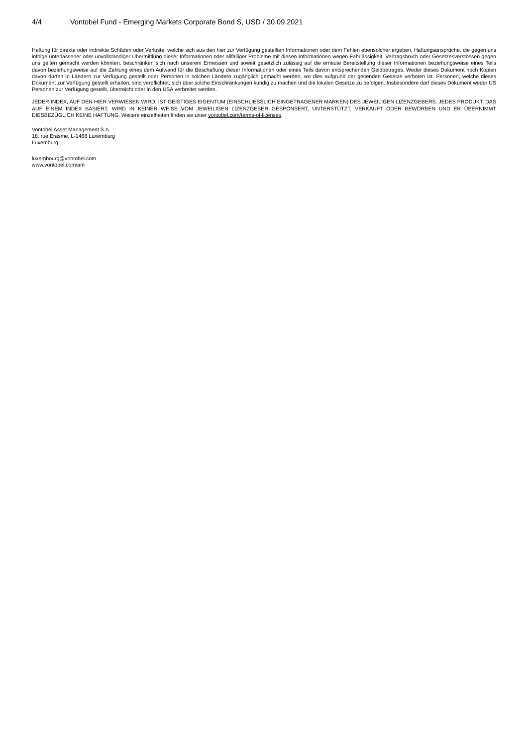4/4 Vontobel Fund - Emerging Markets Corporate Bond S, USD / 30.09.2021
Haftung für direkte oder indirekte Schäden oder Verluste, welche sich aus den hier zur Verfügung gestellten Informationen oder dem Fehlen ebensolcher ergeben. Haftungsansprüche, die gegen uns infolge unterlassener oder unvollständiger Übermittlung dieser Informationen oder allfälliger Probleme mit diesen Informationen wegen Fahrlässigkeit, Vertragsbruch oder Gesetzesverstössen gegen uns gelten gemacht werden könnten, beschränken sich nach unserem Ermessen und soweit gesetzlich zulässig auf die erneute Bereitstellung dieser Informationen beziehungsweise eines Teils davon beziehungsweise auf die Zahlung eines dem Aufwand für die Beschaffung dieser Informationen oder eines Teils davon entsprechenden Geldbetrages. Weder dieses Dokument noch Kopien davon dürfen in Ländern zur Verfügung gestellt oder Personen in solchen Ländern zugänglich gemacht werden, wo dies aufgrund der geltenden Gesetze verboten ist. Personen, welche dieses Dokument zur Verfügung gestellt erhalten, sind verpflichtet, sich über solche Einschränkungen kundig zu machen und die lokalen Gesetze zu befolgen. Insbesondere darf dieses Dokument weder US Personen zur Verfügung gestellt, überreicht oder in den USA verbreitet werden.
JEDER INDEX, AUF DEN HIER VERWIESEN WIRD, IST GEISTIGES EIGENTUM (EINSCHLIESSLICH EINGETRAGENER MARKEN) DES JEWEILIGEN LIZENZGEBERS. JEDES PRODUKT, DAS AUF EINEM INDEX BASIERT, WIRD IN KEINER WEISE VOM JEWEILIGEN LIZENZGEBER GESPONSERT, UNTERSTÜTZT, VERKAUFT ODER BEWORBEN UND ER ÜBERNIMMT DIESBEZÜGLICH KEINE HAFTUNG. Weitere einzelheiten finden sie unter vontobel.com/terms-of-licenses.
Vontobel Asset Management S.A.
18, rue Erasme, L-1468 Luxemburg
Luxemburg
luxembourg@vontobel.com
www.vontobel.com/am